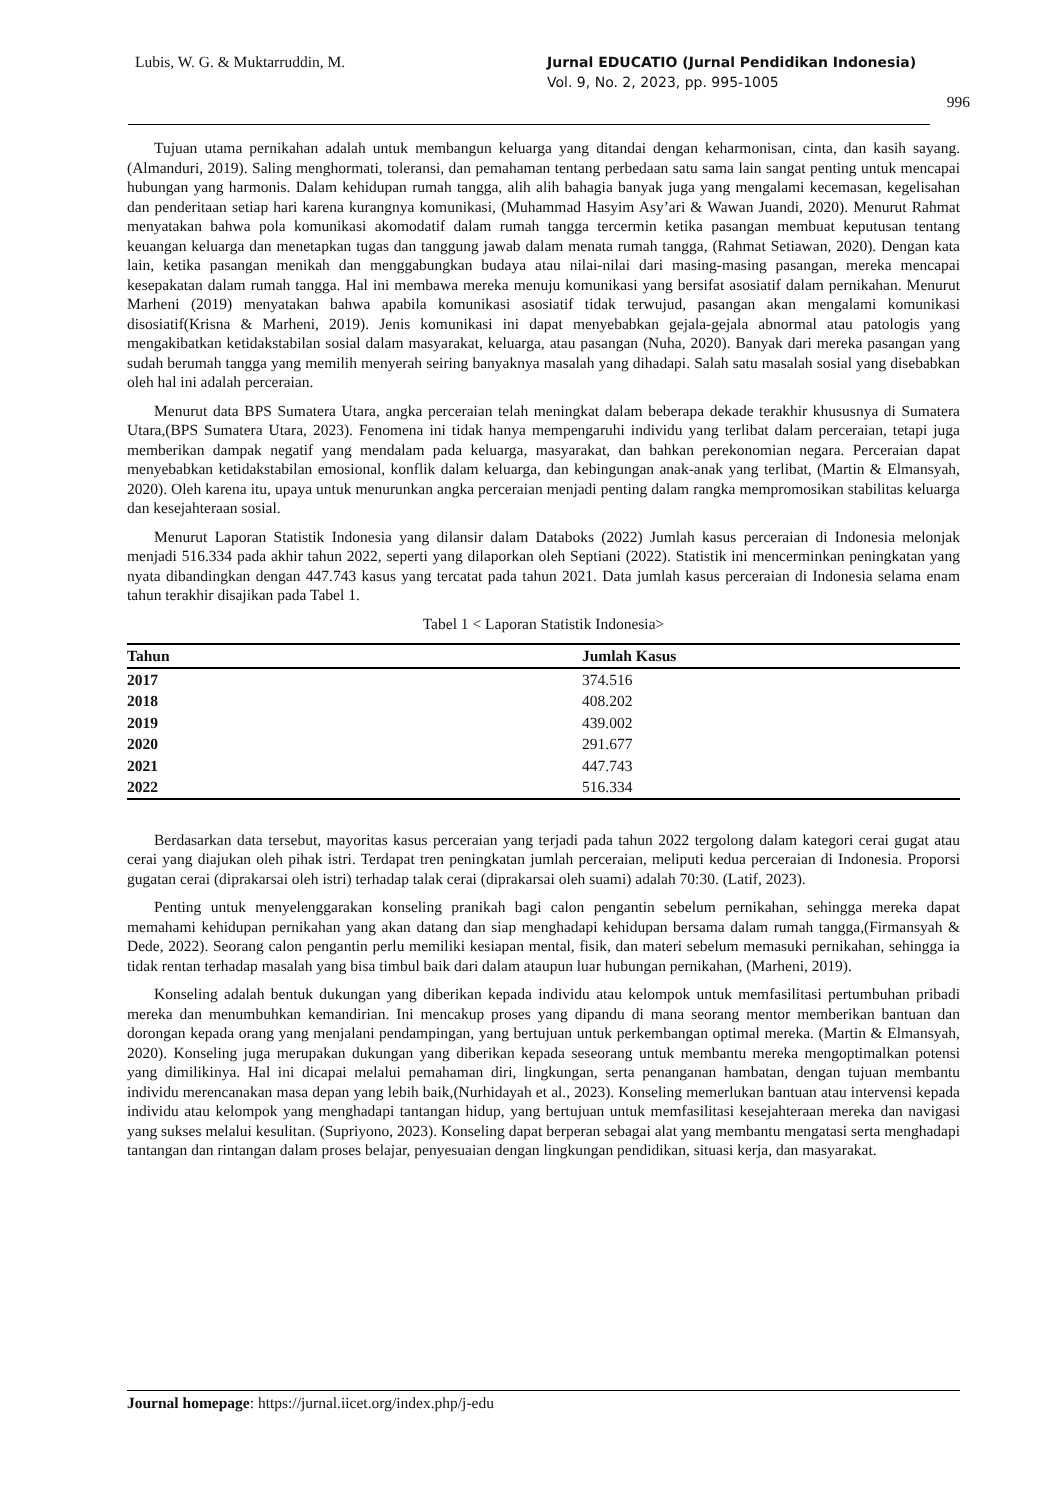Lubis, W. G. & Muktarruddin, M.
Jurnal EDUCATIO (Jurnal Pendidikan Indonesia)
Vol. 9, No. 2, 2023, pp. 995-1005
996
Tujuan utama pernikahan adalah untuk membangun keluarga yang ditandai dengan keharmonisan, cinta, dan kasih sayang. (Almanduri, 2019). Saling menghormati, toleransi, dan pemahaman tentang perbedaan satu sama lain sangat penting untuk mencapai hubungan yang harmonis. Dalam kehidupan rumah tangga, alih alih bahagia banyak juga yang mengalami kecemasan, kegelisahan dan penderitaan setiap hari karena kurangnya komunikasi, (Muhammad Hasyim Asy’ari & Wawan Juandi, 2020). Menurut Rahmat menyatakan bahwa pola komunikasi akomodatif dalam rumah tangga tercermin ketika pasangan membuat keputusan tentang keuangan keluarga dan menetapkan tugas dan tanggung jawab dalam menata rumah tangga, (Rahmat Setiawan, 2020). Dengan kata lain, ketika pasangan menikah dan menggabungkan budaya atau nilai-nilai dari masing-masing pasangan, mereka mencapai kesepakatan dalam rumah tangga. Hal ini membawa mereka menuju komunikasi yang bersifat asosiatif dalam pernikahan. Menurut Marheni (2019) menyatakan bahwa apabila komunikasi asosiatif tidak terwujud, pasangan akan mengalami komunikasi disosiatif(Krisna & Marheni, 2019). Jenis komunikasi ini dapat menyebabkan gejala-gejala abnormal atau patologis yang mengakibatkan ketidakstabilan sosial dalam masyarakat, keluarga, atau pasangan (Nuha, 2020). Banyak dari mereka pasangan yang sudah berumah tangga yang memilih menyerah seiring banyaknya masalah yang dihadapi. Salah satu masalah sosial yang disebabkan oleh hal ini adalah perceraian.
Menurut data BPS Sumatera Utara, angka perceraian telah meningkat dalam beberapa dekade terakhir khususnya di Sumatera Utara,(BPS Sumatera Utara, 2023). Fenomena ini tidak hanya mempengaruhi individu yang terlibat dalam perceraian, tetapi juga memberikan dampak negatif yang mendalam pada keluarga, masyarakat, dan bahkan perekonomian negara. Perceraian dapat menyebabkan ketidakstabilan emosional, konflik dalam keluarga, dan kebingungan anak-anak yang terlibat, (Martin & Elmansyah, 2020). Oleh karena itu, upaya untuk menurunkan angka perceraian menjadi penting dalam rangka mempromosikan stabilitas keluarga dan kesejahteraan sosial.
Menurut Laporan Statistik Indonesia yang dilansir dalam Databoks (2022) Jumlah kasus perceraian di Indonesia melonjak menjadi 516.334 pada akhir tahun 2022, seperti yang dilaporkan oleh Septiani (2022). Statistik ini mencerminkan peningkatan yang nyata dibandingkan dengan 447.743 kasus yang tercatat pada tahun 2021. Data jumlah kasus perceraian di Indonesia selama enam tahun terakhir disajikan pada Tabel 1.
Tabel 1 < Laporan Statistik Indonesia>
| Tahun | Jumlah Kasus |
| --- | --- |
| 2017 | 374.516 |
| 2018 | 408.202 |
| 2019 | 439.002 |
| 2020 | 291.677 |
| 2021 | 447.743 |
| 2022 | 516.334 |
Berdasarkan data tersebut, mayoritas kasus perceraian yang terjadi pada tahun 2022 tergolong dalam kategori cerai gugat atau cerai yang diajukan oleh pihak istri. Terdapat tren peningkatan jumlah perceraian, meliputi kedua perceraian di Indonesia. Proporsi gugatan cerai (diprakarsai oleh istri) terhadap talak cerai (diprakarsai oleh suami) adalah 70:30. (Latif, 2023).
Penting untuk menyelenggarakan konseling pranikah bagi calon pengantin sebelum pernikahan, sehingga mereka dapat memahami kehidupan pernikahan yang akan datang dan siap menghadapi kehidupan bersama dalam rumah tangga,(Firmansyah & Dede, 2022). Seorang calon pengantin perlu memiliki kesiapan mental, fisik, dan materi sebelum memasuki pernikahan, sehingga ia tidak rentan terhadap masalah yang bisa timbul baik dari dalam ataupun luar hubungan pernikahan, (Marheni, 2019).
Konseling adalah bentuk dukungan yang diberikan kepada individu atau kelompok untuk memfasilitasi pertumbuhan pribadi mereka dan menumbuhkan kemandirian. Ini mencakup proses yang dipandu di mana seorang mentor memberikan bantuan dan dorongan kepada orang yang menjalani pendampingan, yang bertujuan untuk perkembangan optimal mereka. (Martin & Elmansyah, 2020). Konseling juga merupakan dukungan yang diberikan kepada seseorang untuk membantu mereka mengoptimalkan potensi yang dimilikinya. Hal ini dicapai melalui pemahaman diri, lingkungan, serta penanganan hambatan, dengan tujuan membantu individu merencanakan masa depan yang lebih baik,(Nurhidayah et al., 2023). Konseling memerlukan bantuan atau intervensi kepada individu atau kelompok yang menghadapi tantangan hidup, yang bertujuan untuk memfasilitasi kesejahteraan mereka dan navigasi yang sukses melalui kesulitan. (Supriyono, 2023). Konseling dapat berperan sebagai alat yang membantu mengatasi serta menghadapi tantangan dan rintangan dalam proses belajar, penyesuaian dengan lingkungan pendidikan, situasi kerja, dan masyarakat.
Journal homepage: https://jurnal.iicet.org/index.php/j-edu